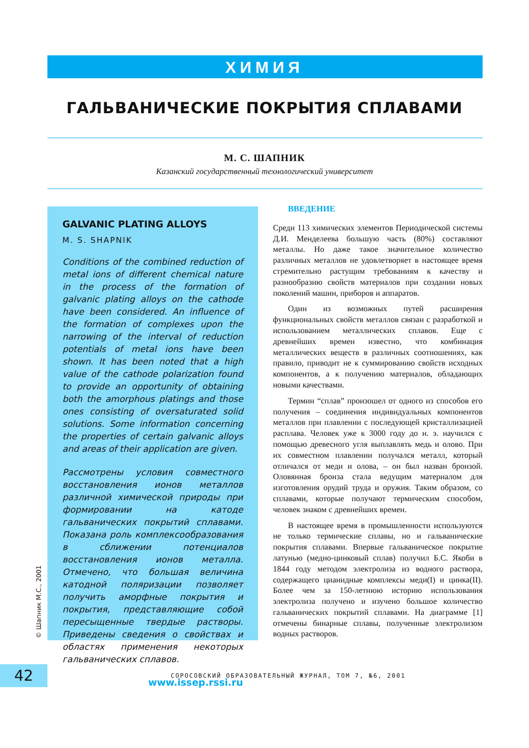ХИМИЯ
ГАЛЬВАНИЧЕСКИЕ ПОКРЫТИЯ СПЛАВАМИ
М. С. ШАПНИК
Казанский государственный технологический университет
GALVANIC PLATING ALLOYS
M. S. SHAPNIK
Conditions of the combined reduction of metal ions of different chemical nature in the process of the formation of galvanic plating alloys on the cathode have been considered. An influence of the formation of complexes upon the narrowing of the interval of reduction potentials of metal ions have been shown. It has been noted that a high value of the cathode polarization found to provide an opportunity of obtaining both the amorphous platings and those ones consisting of oversaturated solid solutions. Some information concerning the properties of certain galvanic alloys and areas of their application are given.
Рассмотрены условия совместного восстановления ионов металлов различной химической природы при формировании на катоде гальванических покрытий сплавами. Показана роль комплексообразования в сближении потенциалов восстановления ионов металла. Отмечено, что большая величина катодной поляризации позволяет получить аморфные покрытия и покрытия, представляющие собой пересыщенные твердые растворы. Приведены сведения о свойствах и областях применения некоторых гальванических сплавов.
www.issep.rssi.ru
ВВЕДЕНИЕ
Среди 113 химических элементов Периодической системы Д.И. Менделеева большую часть (80%) составляют металлы. Но даже такое значительное количество различных металлов не удовлетворяет в настоящее время стремительно растущим требованиям к качеству и разнообразию свойств материалов при создании новых поколений машин, приборов и аппаратов.
Один из возможных путей расширения функциональных свойств металлов связан с разработкой и использованием металлических сплавов. Еще с древнейших времен известно, что комбинация металлических веществ в различных соотношениях, как правило, приводит не к суммированию свойств исходных компонентов, а к получению материалов, обладающих новыми качествами.
Термин “сплав” произошел от одного из способов его получения – соединения индивидуальных компонентов металлов при плавлении с последующей кристаллизацией расплава. Человек уже к 3000 году до н. э. научился с помощью древесного угля выплавлять медь и олово. При их совместном плавлении получался металл, который отличался от меди и олова, – он был назван бронзой. Оловянная бронза стала ведущим материалом для изготовления орудий труда и оружия. Таким образом, со сплавами, которые получают термическим способом, человек знаком с древнейших времен.
В настоящее время в промышленности используются не только термические сплавы, но и гальванические покрытия сплавами. Впервые гальваническое покрытие латунью (медно-цинковый сплав) получил Б.С. Якоби в 1844 году методом электролиза из водного раствора, содержащего цианидные комплексы меди(I) и цинка(II). Более чем за 150-летнюю историю использования электролиза получено и изучено большое количество гальванических покрытий сплавами. На диаграмме [1] отмечены бинарные сплавы, полученные электролизом водных растворов.
© Шапник М.С., 2001
42
СОРОСОВСКИЙ ОБРАЗОВАТЕЛЬНЫЙ ЖУРНАЛ, ТОМ 7, №6, 2001